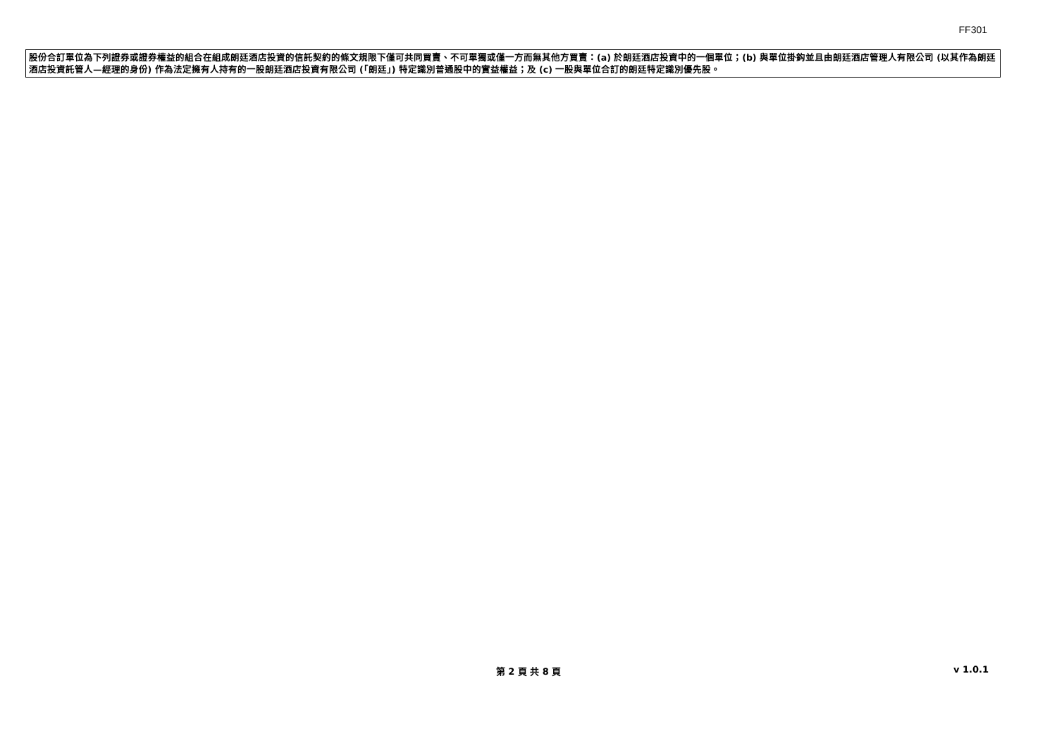FF301
股份合訂單位為下列證券或證券權益的組合在組成朗廷酒店投資的信託契約的條文規限下僅可共同買賣、不可單獨或僅一方而無其他方買賣：(a) 於朗廷酒店投資中的一個單位；(b) 與單位掛鈎並且由朗廷酒店管理人有限公司 (以其作為朗廷酒店投資託管人—經理的身份) 作為法定擁有人持有的一股朗廷酒店投資有限公司 (「朗廷」) 特定識別普通股中的實益權益；及 (c) 一股與單位合訂的朗廷特定識別優先股。
第 2 頁 共 8 頁
v 1.0.1